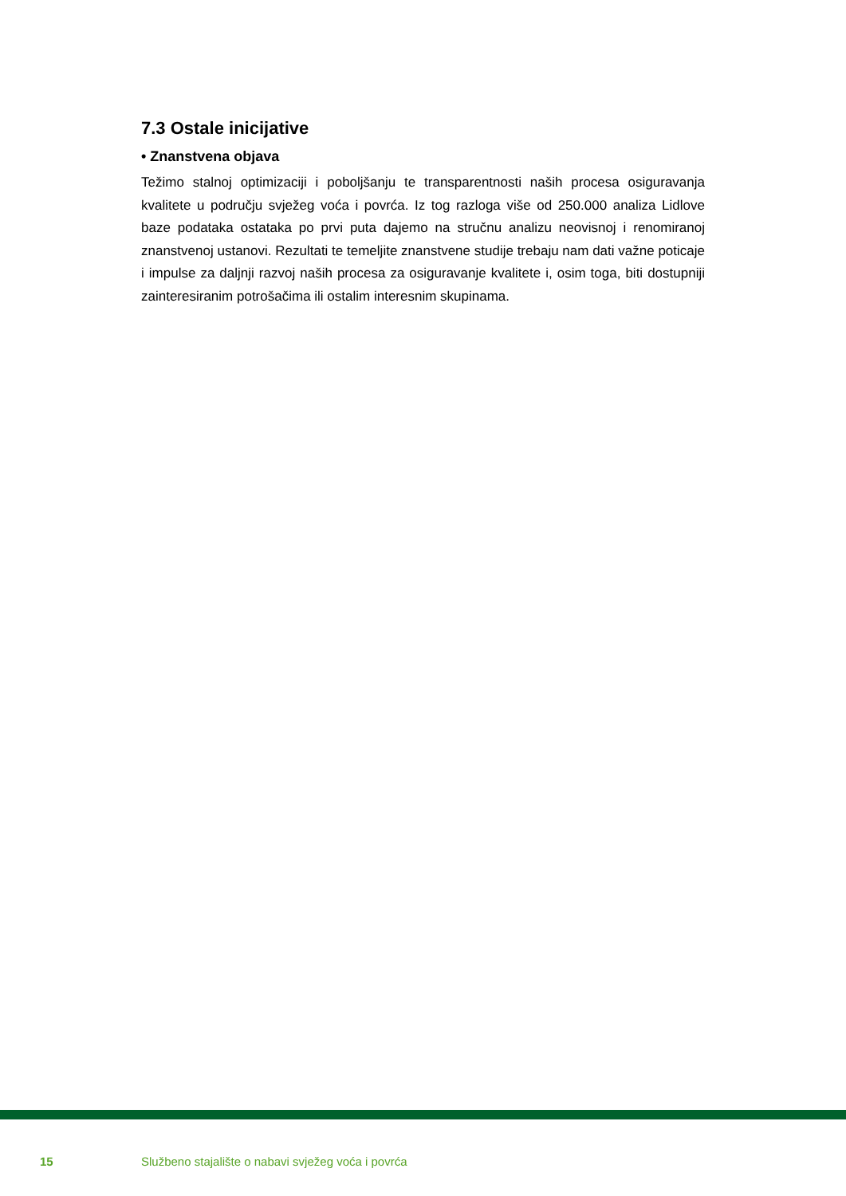7.3 Ostale inicijative
• Znanstvena objava
Težimo stalnoj optimizaciji i poboljšanju te transparentnosti naših procesa osiguravanja kvalitete u području svježeg voća i povrća. Iz tog razloga više od 250.000 analiza Lidlove baze podataka ostataka po prvi puta dajemo na stručnu analizu neovisnoj i renomiranoj znanstvenoj ustanovi. Rezultati te temeljite znanstvene studije trebaju nam dati važne poticaje i impulse za daljnji razvoj naših procesa za osiguravanje kvalitete i, osim toga, biti dostupniji zainteresiranim potrošačima ili ostalim interesnim skupinama.
15 Službeno stajalište o nabavi svježeg voća i povrća